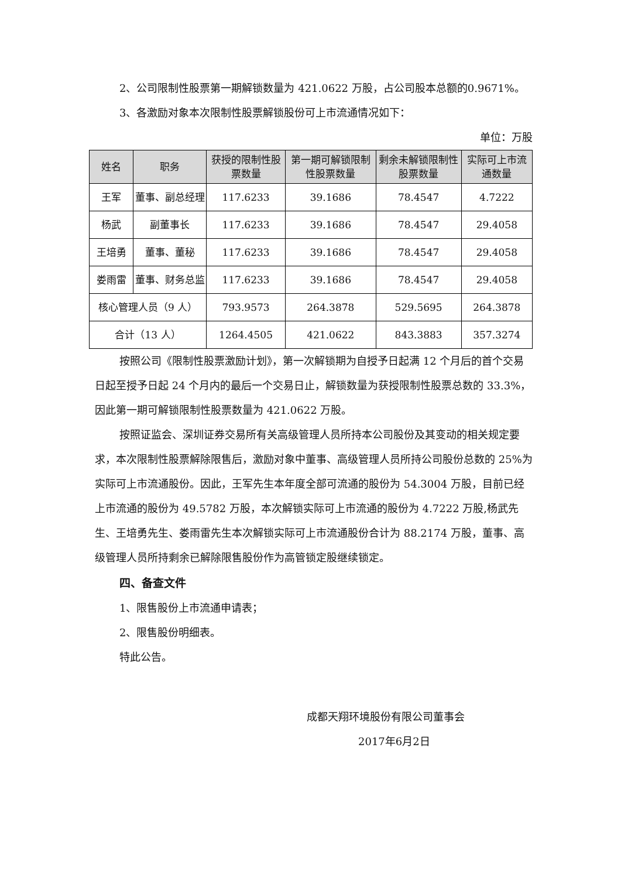2、公司限制性股票第一期解锁数量为 421.0622 万股，占公司股本总额的0.9671%。
3、各激励对象本次限制性股票解锁股份可上市流通情况如下：
单位：万股
| 姓名 | 职务 | 获授的限制性股票数量 | 第一期可解锁限制性股票数量 | 剩余未解锁限制性股票数量 | 实际可上市流通数量 |
| --- | --- | --- | --- | --- | --- |
| 王军 | 董事、副总经理 | 117.6233 | 39.1686 | 78.4547 | 4.7222 |
| 杨武 | 副董事长 | 117.6233 | 39.1686 | 78.4547 | 29.4058 |
| 王培勇 | 董事、董秘 | 117.6233 | 39.1686 | 78.4547 | 29.4058 |
| 娄雨雷 | 董事、财务总监 | 117.6233 | 39.1686 | 78.4547 | 29.4058 |
| 核心管理人员（9 人） | | 793.9573 | 264.3878 | 529.5695 | 264.3878 |
| 合计（13 人） | | 1264.4505 | 421.0622 | 843.3883 | 357.3274 |
按照公司《限制性股票激励计划》，第一次解锁期为自授予日起满 12 个月后的首个交易日起至授予日起 24 个月内的最后一个交易日止，解锁数量为获授限制性股票总数的 33.3%，因此第一期可解锁限制性股票数量为 421.0622 万股。
按照证监会、深圳证券交易所有关高级管理人员所持本公司股份及其变动的相关规定要求，本次限制性股票解除限售后，激励对象中董事、高级管理人员所持公司股份总数的 25%为实际可上市流通股份。因此，王军先生本年度全部可流通的股份为 54.3004 万股，目前已经上市流通的股份为 49.5782 万股，本次解锁实际可上市流通的股份为 4.7222 万股,杨武先生、王培勇先生、娄雨雷先生本次解锁实际可上市流通股份合计为 88.2174 万股，董事、高级管理人员所持剩余已解除限售股份作为高管锁定股继续锁定。
四、备查文件
1、限售股份上市流通申请表；
2、限售股份明细表。
特此公告。
成都天翔环境股份有限公司董事会
2017年6月2日